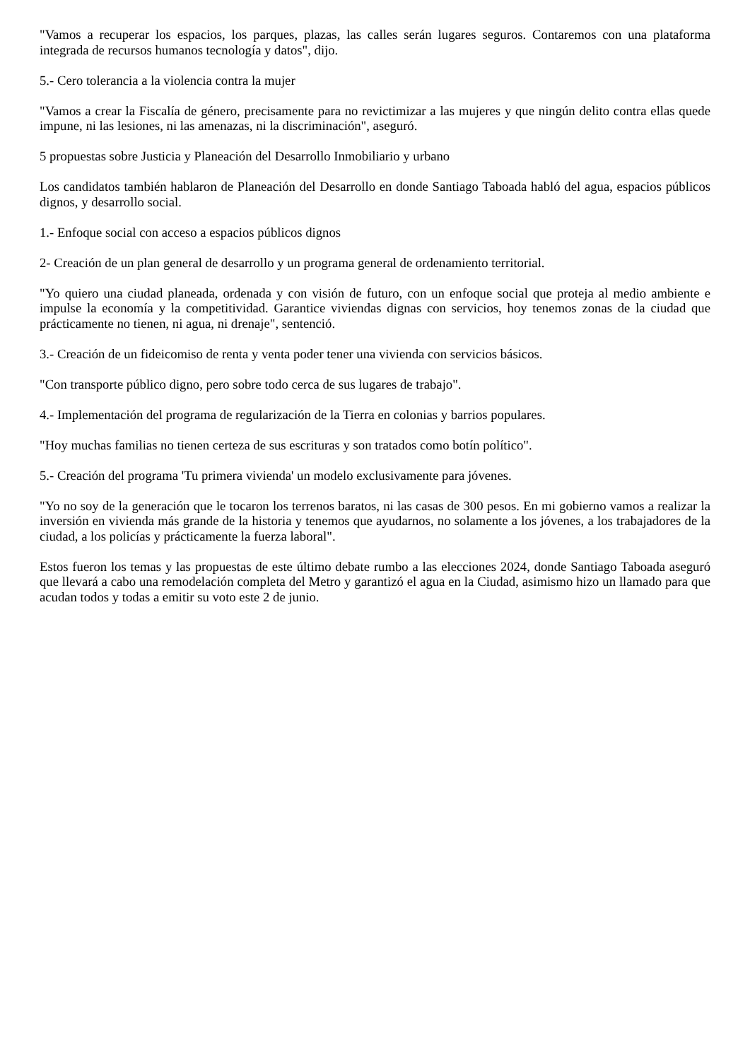"Vamos a recuperar los espacios, los parques, plazas, las calles serán lugares seguros. Contaremos con una plataforma integrada de recursos humanos tecnología y datos", dijo.
5.- Cero tolerancia a la violencia contra la mujer
"Vamos a crear la Fiscalía de género, precisamente para no revictimizar a las mujeres y que ningún delito contra ellas quede impune, ni las lesiones, ni las amenazas, ni la discriminación", aseguró.
5 propuestas sobre Justicia y Planeación del Desarrollo Inmobiliario y urbano
Los candidatos también hablaron de Planeación del Desarrollo en donde Santiago Taboada habló del agua, espacios públicos dignos, y desarrollo social.
1.- Enfoque social con acceso a espacios públicos dignos
2- Creación de un plan general de desarrollo y un programa general de ordenamiento territorial.
"Yo quiero una ciudad planeada, ordenada y con visión de futuro, con un enfoque social que proteja al medio ambiente e impulse la economía y la competitividad. Garantice viviendas dignas con servicios, hoy tenemos zonas de la ciudad que prácticamente no tienen, ni agua, ni drenaje", sentenció.
3.- Creación de un fideicomiso de renta y venta poder tener una vivienda con servicios básicos.
"Con transporte público digno, pero sobre todo cerca de sus lugares de trabajo".
4.- Implementación del programa de regularización de la Tierra en colonias y barrios populares.
"Hoy muchas familias no tienen certeza de sus escrituras y son tratados como botín político".
5.- Creación del programa 'Tu primera vivienda' un modelo exclusivamente para jóvenes.
"Yo no soy de la generación que le tocaron los terrenos baratos, ni las casas de 300 pesos. En mi gobierno vamos a realizar la inversión en vivienda más grande de la historia y tenemos que ayudarnos, no solamente a los jóvenes, a los trabajadores de la ciudad, a los policías y prácticamente la fuerza laboral".
Estos fueron los temas y las propuestas de este último debate rumbo a las elecciones 2024, donde Santiago Taboada aseguró que llevará a cabo una remodelación completa del Metro y garantizó el agua en la Ciudad, asimismo hizo un llamado para que acudan todos y todas a emitir su voto este 2 de junio.